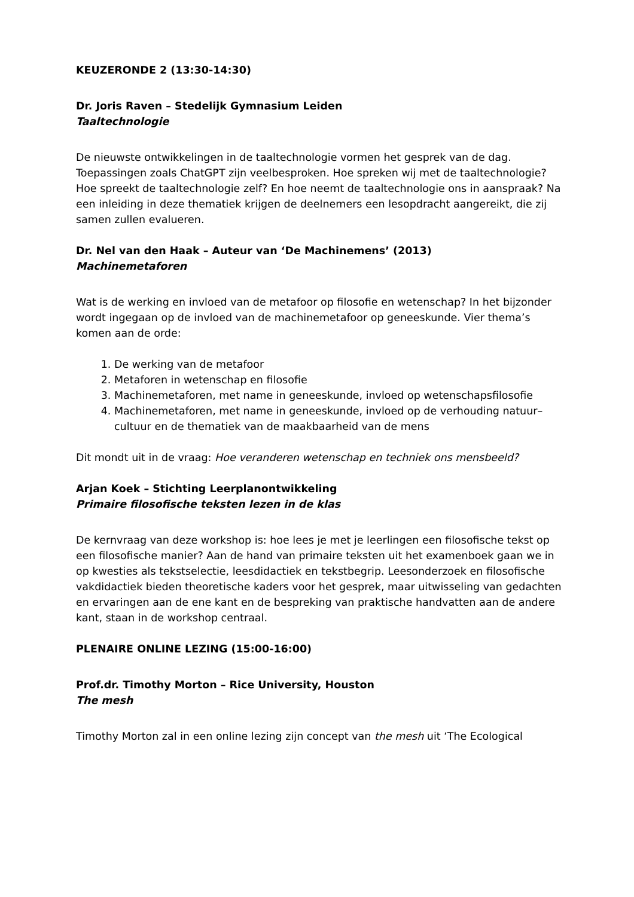KEUZERONDE 2 (13:30-14:30)
Dr. Joris Raven – Stedelijk Gymnasium Leiden
Taaltechnologie
De nieuwste ontwikkelingen in de taaltechnologie vormen het gesprek van de dag. Toepassingen zoals ChatGPT zijn veelbesproken. Hoe spreken wij met de taaltechnologie? Hoe spreekt de taaltechnologie zelf? En hoe neemt de taaltechnologie ons in aanspraak? Na een inleiding in deze thematiek krijgen de deelnemers een lesopdracht aangereikt, die zij samen zullen evalueren.
Dr. Nel van den Haak – Auteur van ‘De Machinemens’ (2013)
Machinemetaforen
Wat is de werking en invloed van de metafoor op filosofie en wetenschap? In het bijzonder wordt ingegaan op de invloed van de machinemetafoor op geneeskunde. Vier thema’s komen aan de orde:
1. De werking van de metafoor
2. Metaforen in wetenschap en filosofie
3. Machinemetaforen, met name in geneeskunde, invloed op wetenschapsfilosofie
4. Machinemetaforen, met name in geneeskunde, invloed op de verhouding natuur–cultuur en de thematiek van de maakbaarheid van de mens
Dit mondt uit in de vraag: Hoe veranderen wetenschap en techniek ons mensbeeld?
Arjan Koek – Stichting Leerplanontwikkeling
Primaire filosofische teksten lezen in de klas
De kernvraag van deze workshop is: hoe lees je met je leerlingen een filosofische tekst op een filosofische manier? Aan de hand van primaire teksten uit het examenboek gaan we in op kwesties als tekstselectie, leesdidactiek en tekstbegrip. Leesonderzoek en filosofische vakdidactiek bieden theoretische kaders voor het gesprek, maar uitwisseling van gedachten en ervaringen aan de ene kant en de bespreking van praktische handvatten aan de andere kant, staan in de workshop centraal.
PLENAIRE ONLINE LEZING (15:00-16:00)
Prof.dr. Timothy Morton – Rice University, Houston
The mesh
Timothy Morton zal in een online lezing zijn concept van the mesh uit ‘The Ecological